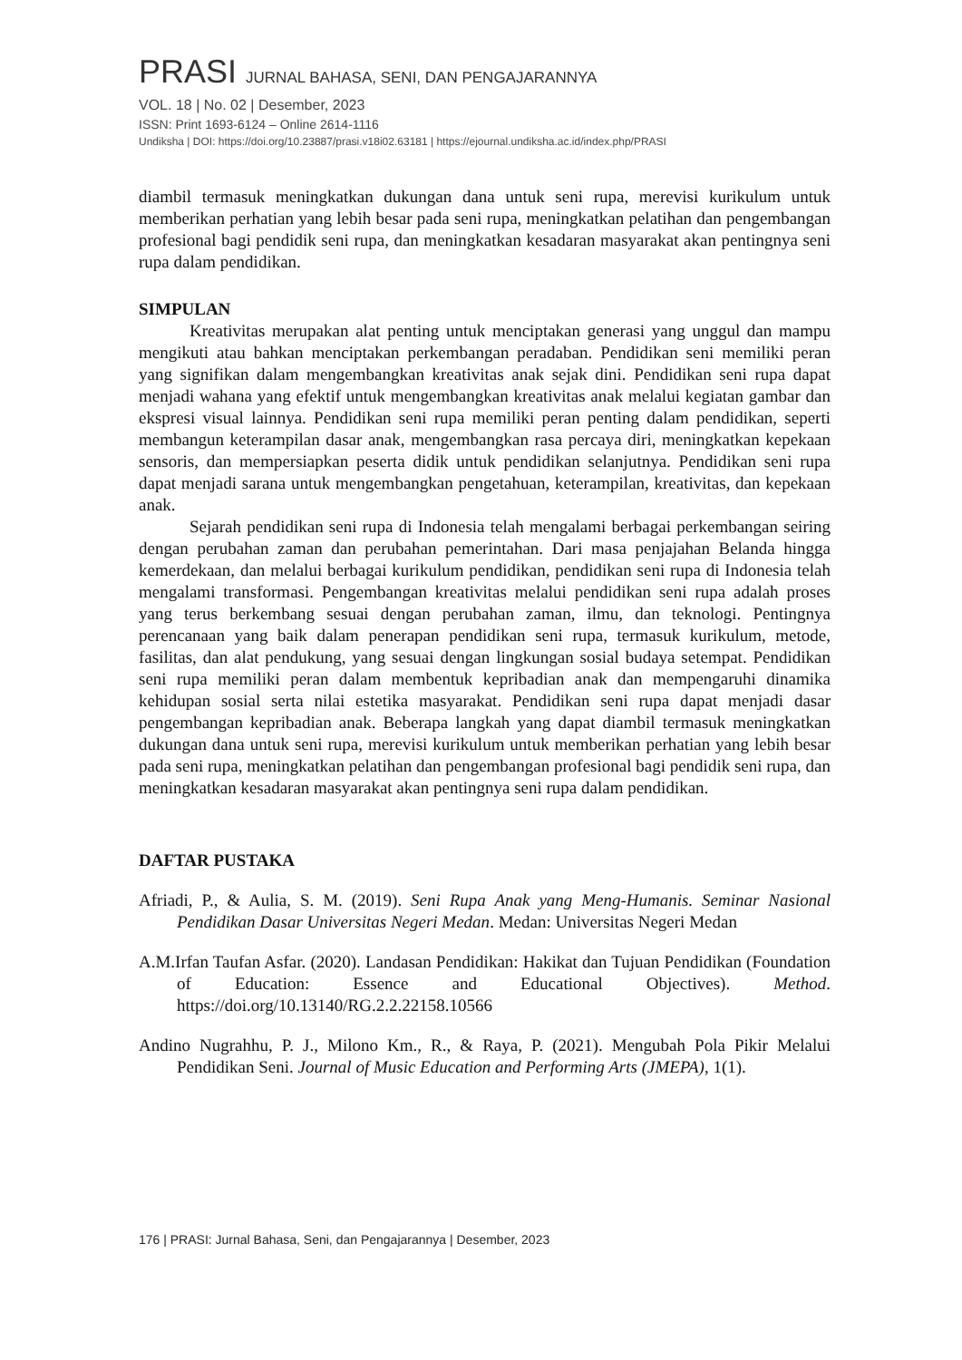PRASI JURNAL BAHASA, SENI, DAN PENGAJARANNYA
VOL. 18 | No. 02 | Desember, 2023
ISSN: Print 1693-6124 – Online 2614-1116
Undiksha | DOI: https://doi.org/10.23887/prasi.v18i02.63181 | https://ejournal.undiksha.ac.id/index.php/PRASI
diambil termasuk meningkatkan dukungan dana untuk seni rupa, merevisi kurikulum untuk memberikan perhatian yang lebih besar pada seni rupa, meningkatkan pelatihan dan pengembangan profesional bagi pendidik seni rupa, dan meningkatkan kesadaran masyarakat akan pentingnya seni rupa dalam pendidikan.
SIMPULAN
Kreativitas merupakan alat penting untuk menciptakan generasi yang unggul dan mampu mengikuti atau bahkan menciptakan perkembangan peradaban. Pendidikan seni memiliki peran yang signifikan dalam mengembangkan kreativitas anak sejak dini. Pendidikan seni rupa dapat menjadi wahana yang efektif untuk mengembangkan kreativitas anak melalui kegiatan gambar dan ekspresi visual lainnya. Pendidikan seni rupa memiliki peran penting dalam pendidikan, seperti membangun keterampilan dasar anak, mengembangkan rasa percaya diri, meningkatkan kepekaan sensoris, dan mempersiapkan peserta didik untuk pendidikan selanjutnya. Pendidikan seni rupa dapat menjadi sarana untuk mengembangkan pengetahuan, keterampilan, kreativitas, dan kepekaan anak.
Sejarah pendidikan seni rupa di Indonesia telah mengalami berbagai perkembangan seiring dengan perubahan zaman dan perubahan pemerintahan. Dari masa penjajahan Belanda hingga kemerdekaan, dan melalui berbagai kurikulum pendidikan, pendidikan seni rupa di Indonesia telah mengalami transformasi. Pengembangan kreativitas melalui pendidikan seni rupa adalah proses yang terus berkembang sesuai dengan perubahan zaman, ilmu, dan teknologi. Pentingnya perencanaan yang baik dalam penerapan pendidikan seni rupa, termasuk kurikulum, metode, fasilitas, dan alat pendukung, yang sesuai dengan lingkungan sosial budaya setempat. Pendidikan seni rupa memiliki peran dalam membentuk kepribadian anak dan mempengaruhi dinamika kehidupan sosial serta nilai estetika masyarakat. Pendidikan seni rupa dapat menjadi dasar pengembangan kepribadian anak. Beberapa langkah yang dapat diambil termasuk meningkatkan dukungan dana untuk seni rupa, merevisi kurikulum untuk memberikan perhatian yang lebih besar pada seni rupa, meningkatkan pelatihan dan pengembangan profesional bagi pendidik seni rupa, dan meningkatkan kesadaran masyarakat akan pentingnya seni rupa dalam pendidikan.
DAFTAR PUSTAKA
Afriadi, P., & Aulia, S. M. (2019). Seni Rupa Anak yang Meng-Humanis. Seminar Nasional Pendidikan Dasar Universitas Negeri Medan. Medan: Universitas Negeri Medan
A.M.Irfan Taufan Asfar. (2020). Landasan Pendidikan: Hakikat dan Tujuan Pendidikan (Foundation of Education: Essence and Educational Objectives). Method. https://doi.org/10.13140/RG.2.2.22158.10566
Andino Nugrahhu, P. J., Milono Km., R., & Raya, P. (2021). Mengubah Pola Pikir Melalui Pendidikan Seni. Journal of Music Education and Performing Arts (JMEPA), 1(1).
176 | PRASI: Jurnal Bahasa, Seni, dan Pengajarannya | Desember, 2023